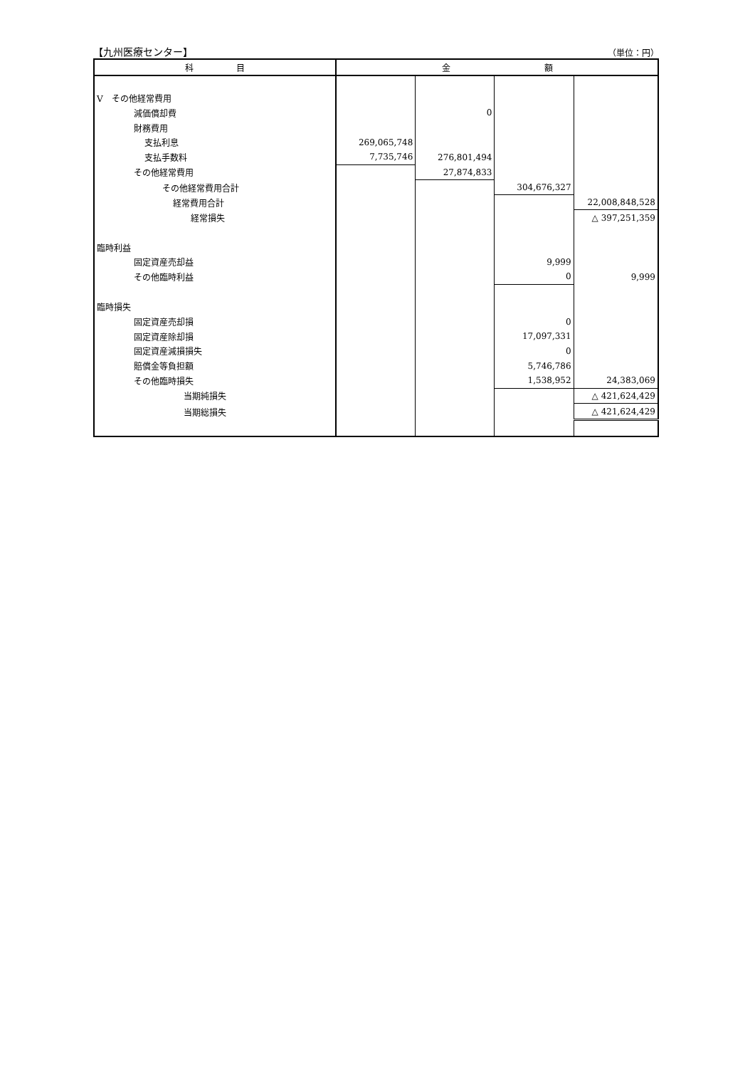【九州医療センター】 （単位：円）
| 科 目 | 金 額 | | | |
| --- | --- | --- | --- | --- |
| Ⅴ その他経常費用 | | | | |
| 減価償却費 | | 0 | | |
| 財務費用 | | | | |
| 支払利息 | 269,065,748 | | | |
| 支払手数料 | 7,735,746 | 276,801,494 | | |
| その他経常費用 | | 27,874,833 | | |
| その他経常費用合計 | | | 304,676,327 | |
| 経常費用合計 | | | | 22,008,848,528 |
| 経常損失 | | | | △ 397,251,359 |
| 臨時利益 | | | | |
| 固定資産売却益 | | | 9,999 | |
| その他臨時利益 | | | 0 | 9,999 |
| 臨時損失 | | | | |
| 固定資産売却損 | | | 0 | |
| 固定資産除却損 | | | 17,097,331 | |
| 固定資産減損損失 | | | 0 | |
| 賠償金等負担額 | | | 5,746,786 | |
| その他臨時損失 | | | 1,538,952 | 24,383,069 |
| 当期純損失 | | | | △ 421,624,429 |
| 当期総損失 | | | | △ 421,624,429 |